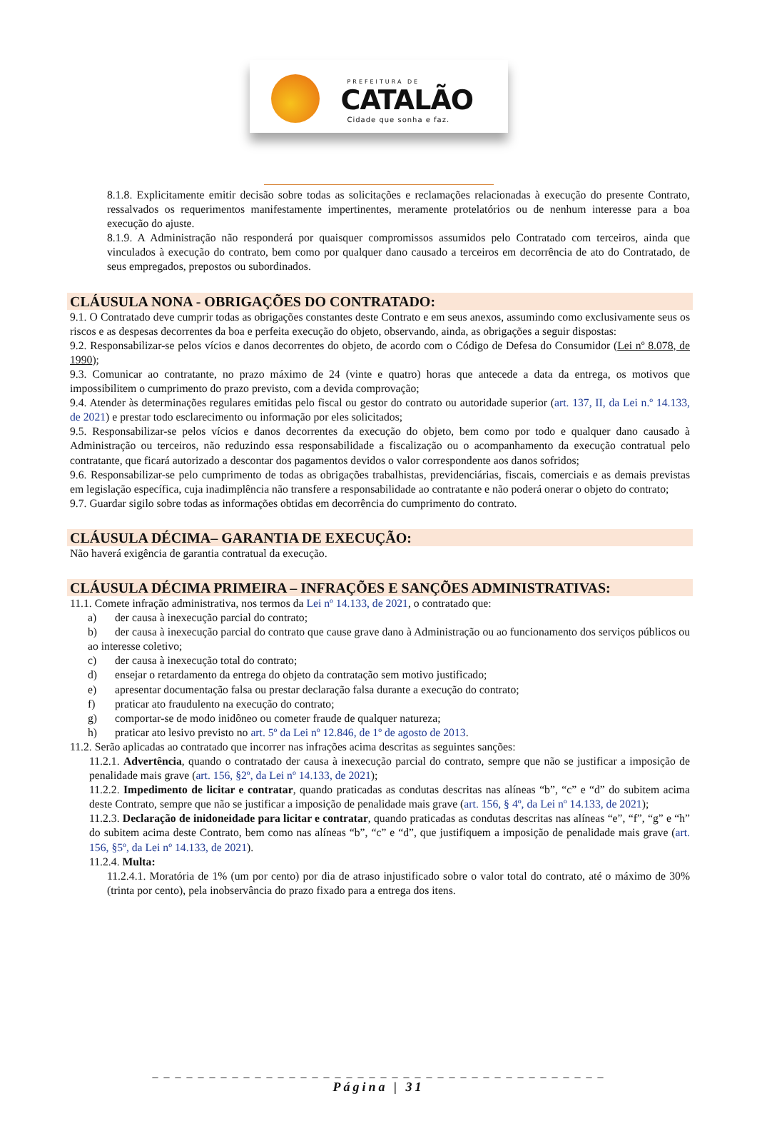PREFEITURA DE
CATALÃO
Cidade que sonha e faz.
8.1.8. Explicitamente emitir decisão sobre todas as solicitações e reclamações relacionadas à execução do presente Contrato, ressalvados os requerimentos manifestamente impertinentes, meramente protelatórios ou de nenhum interesse para a boa execução do ajuste.
8.1.9. A Administração não responderá por quaisquer compromissos assumidos pelo Contratado com terceiros, ainda que vinculados à execução do contrato, bem como por qualquer dano causado a terceiros em decorrência de ato do Contratado, de seus empregados, prepostos ou subordinados.
CLÁUSULA NONA - OBRIGAÇÕES DO CONTRATADO:
9.1. O Contratado deve cumprir todas as obrigações constantes deste Contrato e em seus anexos, assumindo como exclusivamente seus os riscos e as despesas decorrentes da boa e perfeita execução do objeto, observando, ainda, as obrigações a seguir dispostas:
9.2. Responsabilizar-se pelos vícios e danos decorrentes do objeto, de acordo com o Código de Defesa do Consumidor (Lei nº 8.078, de 1990);
9.3. Comunicar ao contratante, no prazo máximo de 24 (vinte e quatro) horas que antecede a data da entrega, os motivos que impossibilitem o cumprimento do prazo previsto, com a devida comprovação;
9.4. Atender às determinações regulares emitidas pelo fiscal ou gestor do contrato ou autoridade superior (art. 137, II, da Lei n.º 14.133, de 2021) e prestar todo esclarecimento ou informação por eles solicitados;
9.5. Responsabilizar-se pelos vícios e danos decorrentes da execução do objeto, bem como por todo e qualquer dano causado à Administração ou terceiros, não reduzindo essa responsabilidade a fiscalização ou o acompanhamento da execução contratual pelo contratante, que ficará autorizado a descontar dos pagamentos devidos o valor correspondente aos danos sofridos;
9.6. Responsabilizar-se pelo cumprimento de todas as obrigações trabalhistas, previdenciárias, fiscais, comerciais e as demais previstas em legislação específica, cuja inadimplência não transfere a responsabilidade ao contratante e não poderá onerar o objeto do contrato;
9.7. Guardar sigilo sobre todas as informações obtidas em decorrência do cumprimento do contrato.
CLÁUSULA DÉCIMA– GARANTIA DE EXECUÇÃO:
Não haverá exigência de garantia contratual da execução.
CLÁUSULA DÉCIMA PRIMEIRA – INFRAÇÕES E SANÇÕES ADMINISTRATIVAS:
11.1. Comete infração administrativa, nos termos da Lei nº 14.133, de 2021, o contratado que:
a) der causa à inexecução parcial do contrato;
b) der causa à inexecução parcial do contrato que cause grave dano à Administração ou ao funcionamento dos serviços públicos ou ao interesse coletivo;
c) der causa à inexecução total do contrato;
d) ensejar o retardamento da entrega do objeto da contratação sem motivo justificado;
e) apresentar documentação falsa ou prestar declaração falsa durante a execução do contrato;
f) praticar ato fraudulento na execução do contrato;
g) comportar-se de modo inidôneo ou cometer fraude de qualquer natureza;
h) praticar ato lesivo previsto no art. 5º da Lei nº 12.846, de 1º de agosto de 2013.
11.2. Serão aplicadas ao contratado que incorrer nas infrações acima descritas as seguintes sanções:
11.2.1. Advertência, quando o contratado der causa à inexecução parcial do contrato, sempre que não se justificar a imposição de penalidade mais grave (art. 156, §2º, da Lei nº 14.133, de 2021);
11.2.2. Impedimento de licitar e contratar, quando praticadas as condutas descritas nas alíneas “b”, “c” e “d” do subitem acima deste Contrato, sempre que não se justificar a imposição de penalidade mais grave (art. 156, § 4º, da Lei nº 14.133, de 2021);
11.2.3. Declaração de inidoneidade para licitar e contratar, quando praticadas as condutas descritas nas alíneas “e”, “f”, “g” e “h” do subitem acima deste Contrato, bem como nas alíneas “b”, “c” e “d”, que justifiquem a imposição de penalidade mais grave (art. 156, §5º, da Lei nº 14.133, de 2021).
11.2.4. Multa:
11.2.4.1. Moratória de 1% (um por cento) por dia de atraso injustificado sobre o valor total do contrato, até o máximo de 30% (trinta por cento), pela inobservância do prazo fixado para a entrega dos itens.
_ _ _ _ _ _ _ _ _ _ _ _ _ _ _ _ _ _ _ _ _ _ _ _ _ _ _ _ _ _ _ _ _ _ _ _ _ _ _ _
Página | 31